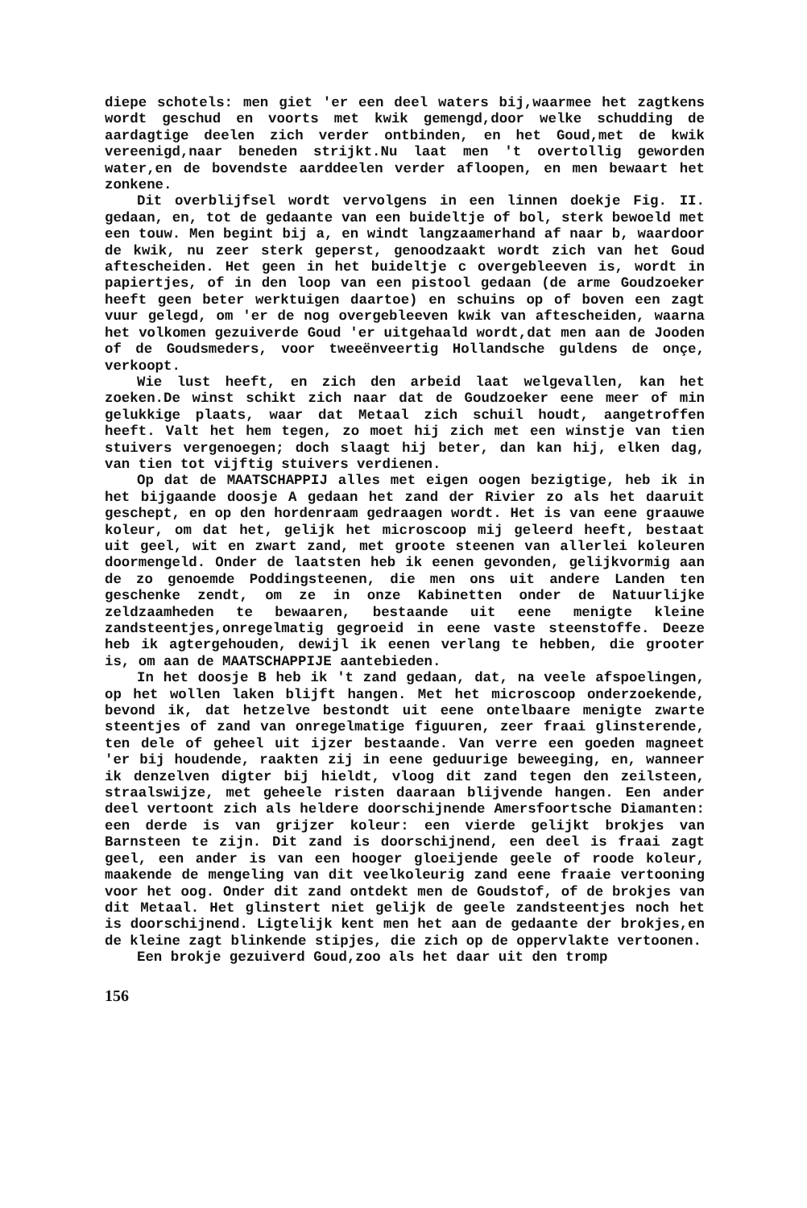diepe schotels: men giet 'er een deel waters bij,waarmee het zagtkens wordt geschud en voorts met kwik gemengd,door welke schudding de aardagtige deelen zich verder ontbinden, en het Goud,met de kwik vereenigd,naar beneden strijkt.Nu laat men 't overtollig geworden water,en de bovendste aarddeelen verder afloopen, en men bewaart het zonkene.
Dit overblijfsel wordt vervolgens in een linnen doekje Fig. II. gedaan, en, tot de gedaante van een buideltje of bol, sterk bewoeld met een touw. Men begint bij a, en windt langzaamerhand af naar b, waardoor de kwik, nu zeer sterk geperst, genoodzaakt wordt zich van het Goud aftescheiden. Het geen in het buideltje c overgebleeven is, wordt in papiertjes, of in den loop van een pistool gedaan (de arme Goudzoeker heeft geen beter werktuigen daartoe) en schuins op of boven een zagt vuur gelegd, om 'er de nog overgebleeven kwik van aftescheiden, waarna het volkomen gezuiverde Goud 'er uitgehaald wordt,dat men aan de Jooden of de Goudsmeders, voor tweeënveertig Hollandsche guldens de onçe, verkoopt.
Wie lust heeft, en zich den arbeid laat welgevallen, kan het zoeken.De winst schikt zich naar dat de Goudzoeker eene meer of min gelukkige plaats, waar dat Metaal zich schuil houdt, aangetroffen heeft. Valt het hem tegen, zo moet hij zich met een winstje van tien stuivers vergenoegen; doch slaagt hij beter, dan kan hij, elken dag, van tien tot vijftig stuivers verdienen.
Op dat de MAATSCHAPPIJ alles met eigen oogen bezigtige, heb ik in het bijgaande doosje A gedaan het zand der Rivier zo als het daaruit geschept, en op den hordenraam gedraagen wordt. Het is van eene graauwe koleur, om dat het, gelijk het microscoop mij geleerd heeft, bestaat uit geel, wit en zwart zand, met groote steenen van allerlei koleuren doormengeld. Onder de laatsten heb ik eenen gevonden, gelijkvormig aan de zo genoemde Poddingsteenen, die men ons uit andere Landen ten geschenke zendt, om ze in onze Kabinetten onder de Natuurlijke zeldzaamheden te bewaaren, bestaande uit eene menigte kleine zandsteentjes,onregelmatig gegroeid in eene vaste steenstoffe. Deeze heb ik agtergehouden, dewijl ik eenen verlang te hebben, die grooter is, om aan de MAATSCHAPPIJE aantebieden.
In het doosje B heb ik 't zand gedaan, dat, na veele afspoelingen, op het wollen laken blijft hangen. Met het microscoop onderzoekende, bevond ik, dat hetzelve bestondt uit eene ontelbaare menigte zwarte steentjes of zand van onregelmatige figuuren, zeer fraai glinsterende, ten dele of geheel uit ijzer bestaande. Van verre een goeden magneet 'er bij houdende, raakten zij in eene geduurige beweeging, en, wanneer ik denzelven digter bij hieldt, vloog dit zand tegen den zeilsteen, straalswijze, met geheele risten daaraan blijvende hangen. Een ander deel vertoont zich als heldere doorschijnende Amersfoortsche Diamanten: een derde is van grijzer koleur: een vierde gelijkt brokjes van Barnsteen te zijn. Dit zand is doorschijnend, een deel is fraai zagt geel, een ander is van een hooger gloeijende geele of roode koleur, maakende de mengeling van dit veelkoleurig zand eene fraaie vertooning voor het oog. Onder dit zand ontdekt men de Goudstof, of de brokjes van dit Metaal. Het glinstert niet gelijk de geele zandsteentjes noch het is doorschijnend. Ligtelijk kent men het aan de gedaante der brokjes,en de kleine zagt blinkende stipjes, die zich op de oppervlakte vertoonen.
Een brokje gezuiverd Goud,zoo als het daar uit den tromp
156